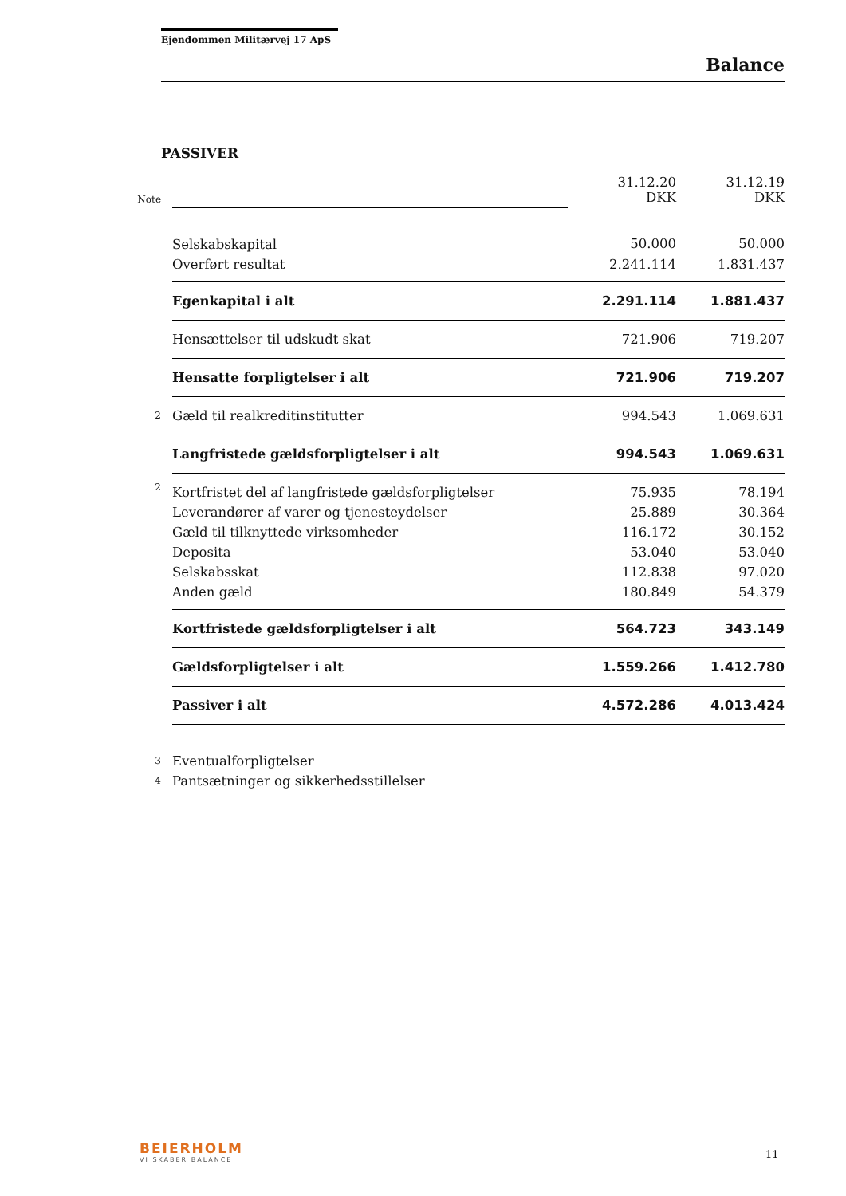Ejendommen Militærvej 17 ApS
Balance
PASSIVER
| Note | | 31.12.20 DKK | 31.12.19 DKK |
| | Selskabskapital | 50.000 | 50.000 |
| | Overført resultat | 2.241.114 | 1.831.437 |
| | Egenkapital i alt | 2.291.114 | 1.881.437 |
| | Hensættelser til udskudt skat | 721.906 | 719.207 |
| | Hensatte forpligtelser i alt | 721.906 | 719.207 |
| 2 | Gæld til realkreditinstitutter | 994.543 | 1.069.631 |
| | Langfristede gældsforpligtelser i alt | 994.543 | 1.069.631 |
| 2 | Kortfristet del af langfristede gældsforpligtelser | 75.935 | 78.194 |
| | Leverandører af varer og tjenesteydelser | 25.889 | 30.364 |
| | Gæld til tilknyttede virksomheder | 116.172 | 30.152 |
| | Deposita | 53.040 | 53.040 |
| | Selskabsskat | 112.838 | 97.020 |
| | Anden gæld | 180.849 | 54.379 |
| | Kortfristede gældsforpligtelser i alt | 564.723 | 343.149 |
| | Gældsforpligtelser i alt | 1.559.266 | 1.412.780 |
| | Passiver i alt | 4.572.286 | 4.013.424 |
| 3 | Eventualforpligtelser | | |
| 4 | Pantsætninger og sikkerhedsstillelser | | |
BEIERHOLM
VI SKABER BALANCE
11